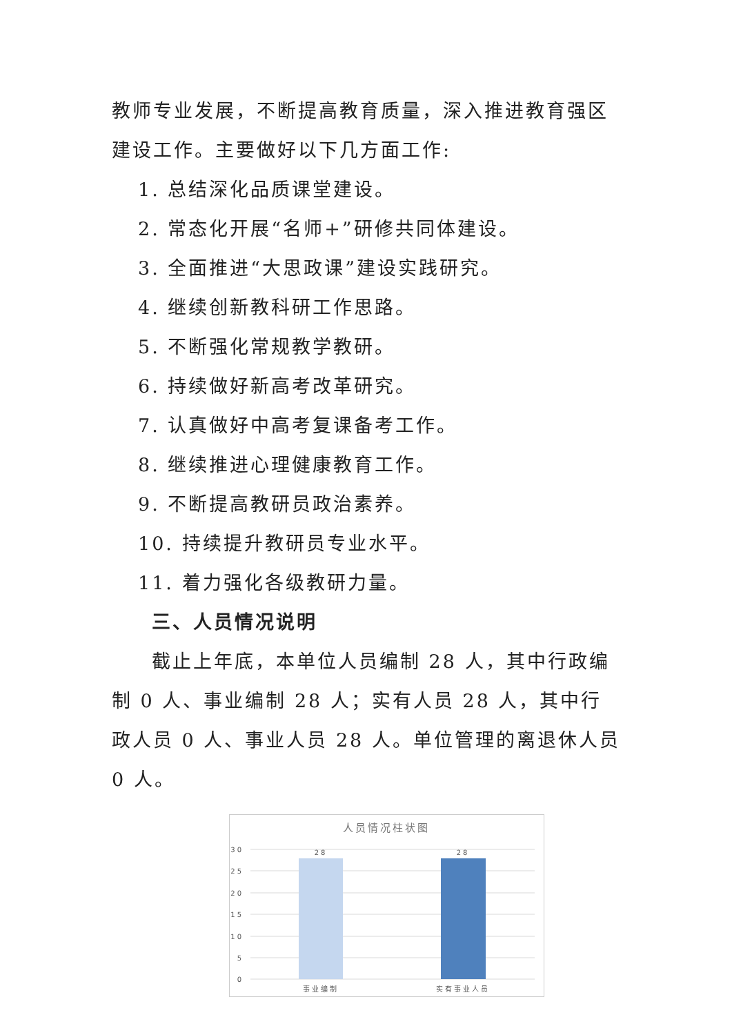教师专业发展，不断提高教育质量，深入推进教育强区建设工作。主要做好以下几方面工作:
1. 总结深化品质课堂建设。
2. 常态化开展“名师+”研修共同体建设。
3. 全面推进“大思政课”建设实践研究。
4. 继续创新教科研工作思路。
5. 不断强化常规教学教研。
6. 持续做好新高考改革研究。
7. 认真做好中高考复课备考工作。
8. 继续推进心理健康教育工作。
9. 不断提高教研员政治素养。
10. 持续提升教研员专业水平。
11. 着力强化各级教研力量。
三、人员情况说明
截止上年底，本单位人员编制 28 人，其中行政编制 0 人、事业编制 28 人；实有人员 28 人，其中行政人员 0 人、事业人员 28 人。单位管理的离退休人员 0 人。
人员情况柱状图
30
25
20
15
10
5
0
28
28
事业编制
实有事业人员